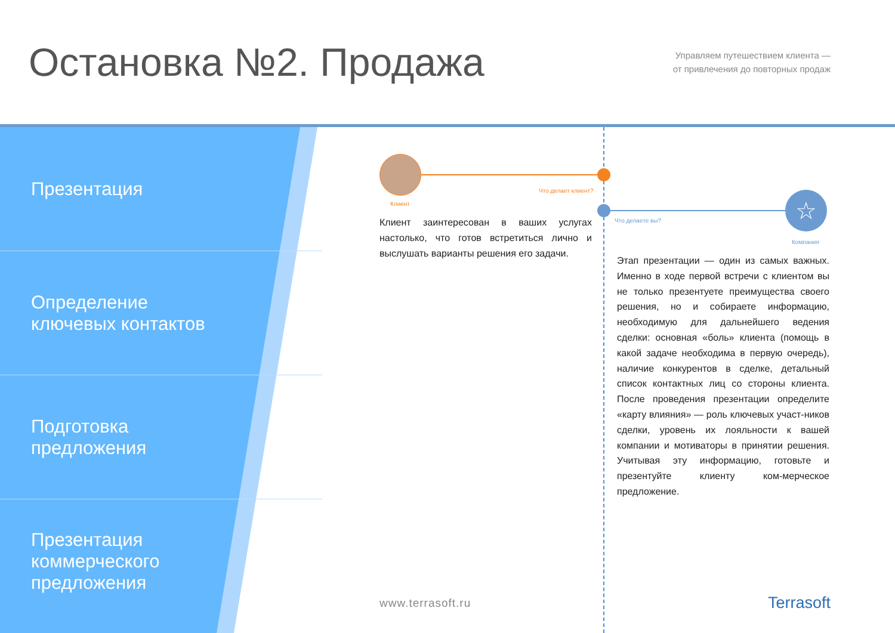Остановка №2. Продажа
Управляем путешествием клиента —
от привлечения до повторных продаж
Презентация
Определение
ключевых контактов
Подготовка
предложения
Презентация
коммерческого
предложения
Что делает клиент?
Клиент ☆
Что делаете вы?
Компания
Клиент заинтересован в ваших услугах настолько, что готов встретиться лично и выслушать варианты решения его задачи.
Этап презентации — один из самых важных. Именно в ходе первой встречи с клиентом вы не только презентуете преимущества своего решения, но и собираете информацию, необходимую для дальнейшего ведения сделки: основная «боль» клиента (помощь в какой задаче необходима в первую очередь), наличие конкурентов в сделке, детальный список контактных лиц со стороны клиента. После проведения презентации определите «карту влияния» — роль ключевых участ-ников сделки, уровень их лояльности к вашей компании и мотиваторы в принятии решения. Учитывая эту информацию, готовьте и презентуйте клиенту ком-мерческое предложение.
www.terrasoft.ru Terrasoft